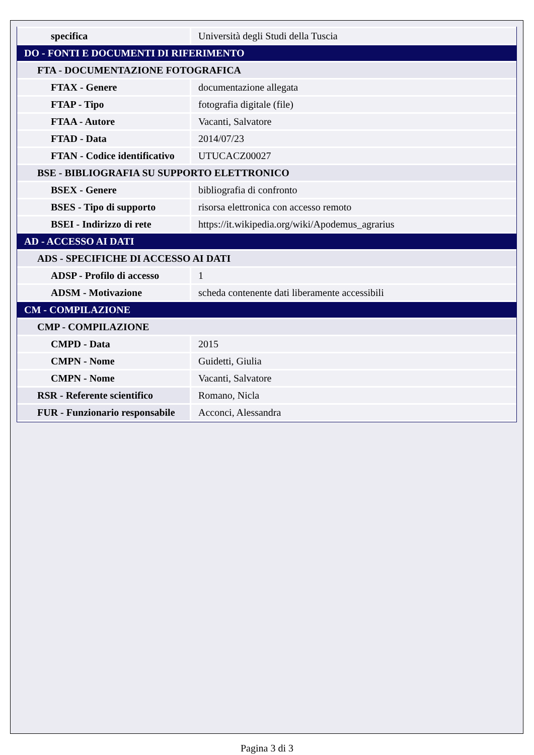| specifica | Università degli Studi della Tuscia |
| DO - FONTI E DOCUMENTI DI RIFERIMENTO | |
| FTA - DOCUMENTAZIONE FOTOGRAFICA | |
| FTAX - Genere | documentazione allegata |
| FTAP - Tipo | fotografia digitale (file) |
| FTAA - Autore | Vacanti, Salvatore |
| FTAD - Data | 2014/07/23 |
| FTAN - Codice identificativo | UTUCACZ00027 |
| BSE - BIBLIOGRAFIA SU SUPPORTO ELETTRONICO | |
| BSEX - Genere | bibliografia di confronto |
| BSES - Tipo di supporto | risorsa elettronica con accesso remoto |
| BSEI - Indirizzo di rete | https://it.wikipedia.org/wiki/Apodemus_agrarius |
| AD - ACCESSO AI DATI | |
| ADS - SPECIFICHE DI ACCESSO AI DATI | |
| ADSP - Profilo di accesso | 1 |
| ADSM - Motivazione | scheda contenente dati liberamente accessibili |
| CM - COMPILAZIONE | |
| CMP - COMPILAZIONE | |
| CMPD - Data | 2015 |
| CMPN - Nome | Guidetti, Giulia |
| CMPN - Nome | Vacanti, Salvatore |
| RSR - Referente scientifico | Romano, Nicla |
| FUR - Funzionario responsabile | Acconci, Alessandra |
Pagina 3 di 3